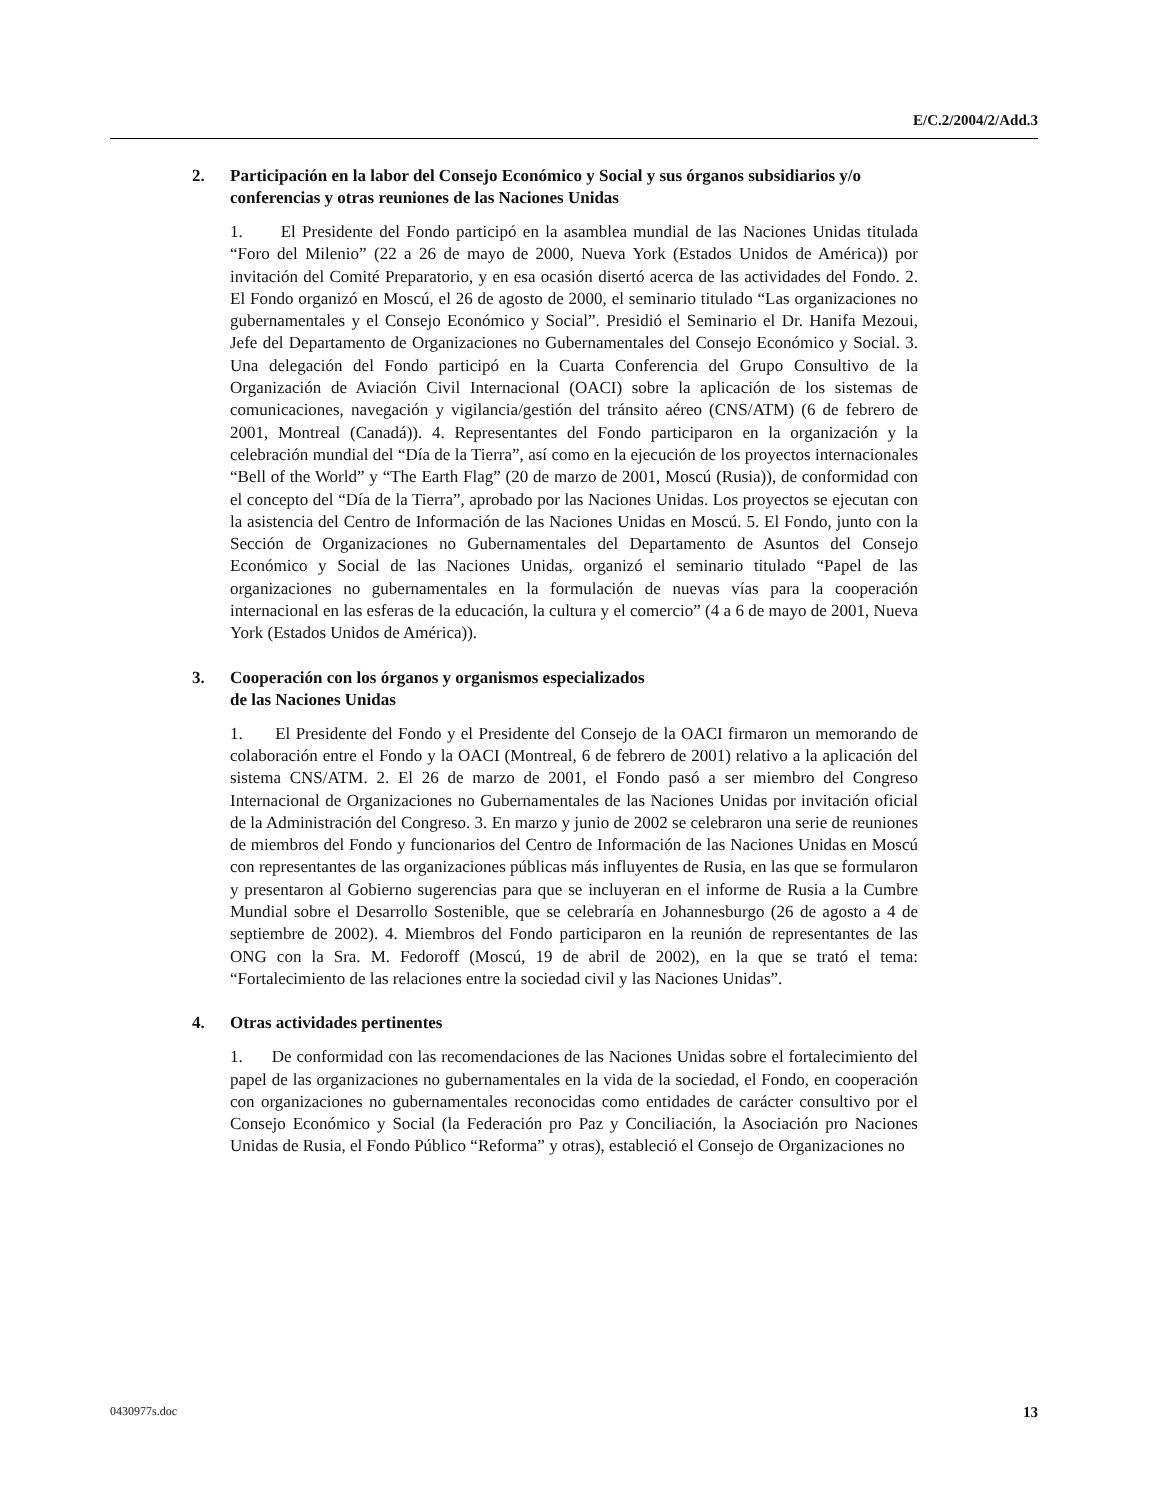E/C.2/2004/2/Add.3
2. Participación en la labor del Consejo Económico y Social y sus órganos subsidiarios y/o conferencias y otras reuniones de las Naciones Unidas
1. El Presidente del Fondo participó en la asamblea mundial de las Naciones Unidas titulada “Foro del Milenio” (22 a 26 de mayo de 2000, Nueva York (Estados Unidos de América)) por invitación del Comité Preparatorio, y en esa ocasión disertó acerca de las actividades del Fondo. 2. El Fondo organizó en Moscú, el 26 de agosto de 2000, el seminario titulado “Las organizaciones no gubernamentales y el Consejo Económico y Social”. Presidió el Seminario el Dr. Hanifa Mezoui, Jefe del Departamento de Organizaciones no Gubernamentales del Consejo Económico y Social. 3. Una delegación del Fondo participó en la Cuarta Conferencia del Grupo Consultivo de la Organización de Aviación Civil Internacional (OACI) sobre la aplicación de los sistemas de comunicaciones, navegación y vigilancia/gestión del tránsito aéreo (CNS/ATM) (6 de febrero de 2001, Montreal (Canadá)). 4. Representantes del Fondo participaron en la organización y la celebración mundial del “Día de la Tierra”, así como en la ejecución de los proyectos internacionales “Bell of the World” y “The Earth Flag” (20 de marzo de 2001, Moscú (Rusia)), de conformidad con el concepto del “Día de la Tierra”, aprobado por las Naciones Unidas. Los proyectos se ejecutan con la asistencia del Centro de Información de las Naciones Unidas en Moscú. 5. El Fondo, junto con la Sección de Organizaciones no Gubernamentales del Departamento de Asuntos del Consejo Económico y Social de las Naciones Unidas, organizó el seminario titulado “Papel de las organizaciones no gubernamentales en la formulación de nuevas vías para la cooperación internacional en las esferas de la educación, la cultura y el comercio” (4 a 6 de mayo de 2001, Nueva York (Estados Unidos de América)).
3. Cooperación con los órganos y organismos especializados
de las Naciones Unidas
1. El Presidente del Fondo y el Presidente del Consejo de la OACI firmaron un memorando de colaboración entre el Fondo y la OACI (Montreal, 6 de febrero de 2001) relativo a la aplicación del sistema CNS/ATM. 2. El 26 de marzo de 2001, el Fondo pasó a ser miembro del Congreso Internacional de Organizaciones no Gubernamentales de las Naciones Unidas por invitación oficial de la Administración del Congreso. 3. En marzo y junio de 2002 se celebraron una serie de reuniones de miembros del Fondo y funcionarios del Centro de Información de las Naciones Unidas en Moscú con representantes de las organizaciones públicas más influyentes de Rusia, en las que se formularon y presentaron al Gobierno sugerencias para que se incluyeran en el informe de Rusia a la Cumbre Mundial sobre el Desarrollo Sostenible, que se celebraría en Johannesburgo (26 de agosto a 4 de septiembre de 2002). 4. Miembros del Fondo participaron en la reunión de representantes de las ONG con la Sra. M. Fedoroff (Moscú, 19 de abril de 2002), en la que se trató el tema: “Fortalecimiento de las relaciones entre la sociedad civil y las Naciones Unidas”.
4. Otras actividades pertinentes
1. De conformidad con las recomendaciones de las Naciones Unidas sobre el fortalecimiento del papel de las organizaciones no gubernamentales en la vida de la sociedad, el Fondo, en cooperación con organizaciones no gubernamentales reconocidas como entidades de carácter consultivo por el Consejo Económico y Social (la Federación pro Paz y Conciliación, la Asociación pro Naciones Unidas de Rusia, el Fondo Público “Reforma” y otras), estableció el Consejo de Organizaciones no
0430977s.doc 13